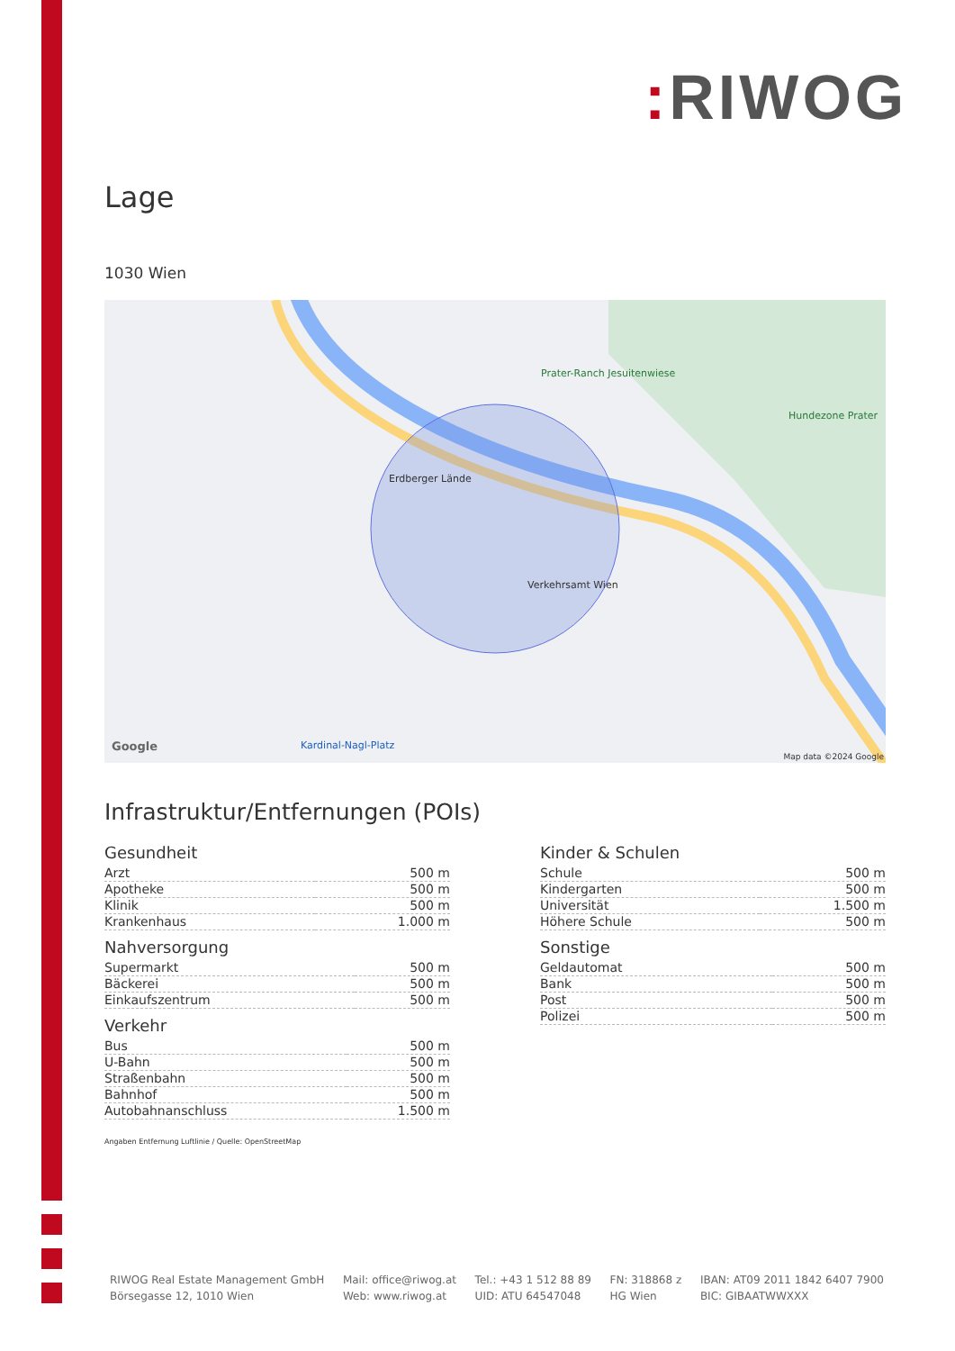: RIWOG
Lage
1030 Wien
Erdberger Lände
Verkehrsamt Wien
Prater-Ranch Jesuitenwiese
Hundezone Prater
Kardinal-Nagl-Platz
Google
Map data ©2024 Google
Infrastruktur/Entfernungen (POIs)
Gesundheit
| Arzt | 500 m |
| Apotheke | 500 m |
| Klinik | 500 m |
| Krankenhaus | 1.000 m |
Nahversorgung
| Supermarkt | 500 m |
| Bäckerei | 500 m |
| Einkaufszentrum | 500 m |
Verkehr
| Bus | 500 m |
| U-Bahn | 500 m |
| Straßenbahn | 500 m |
| Bahnhof | 500 m |
| Autobahnanschluss | 1.500 m |
Kinder & Schulen
| Schule | 500 m |
| Kindergarten | 500 m |
| Universität | 1.500 m |
| Höhere Schule | 500 m |
Sonstige
| Geldautomat | 500 m |
| Bank | 500 m |
| Post | 500 m |
| Polizei | 500 m |
Angaben Entfernung Luftlinie / Quelle: OpenStreetMap
RIWOG Real Estate Management GmbH
Börsegasse 12, 1010 Wien
Mail: office@riwog.at
Web: www.riwog.at
Tel.: +43 1 512 88 89
UID: ATU 64547048
FN: 318868 z
HG Wien
IBAN: AT09 2011 1842 6407 7900
BIC: GIBAATWWXXX